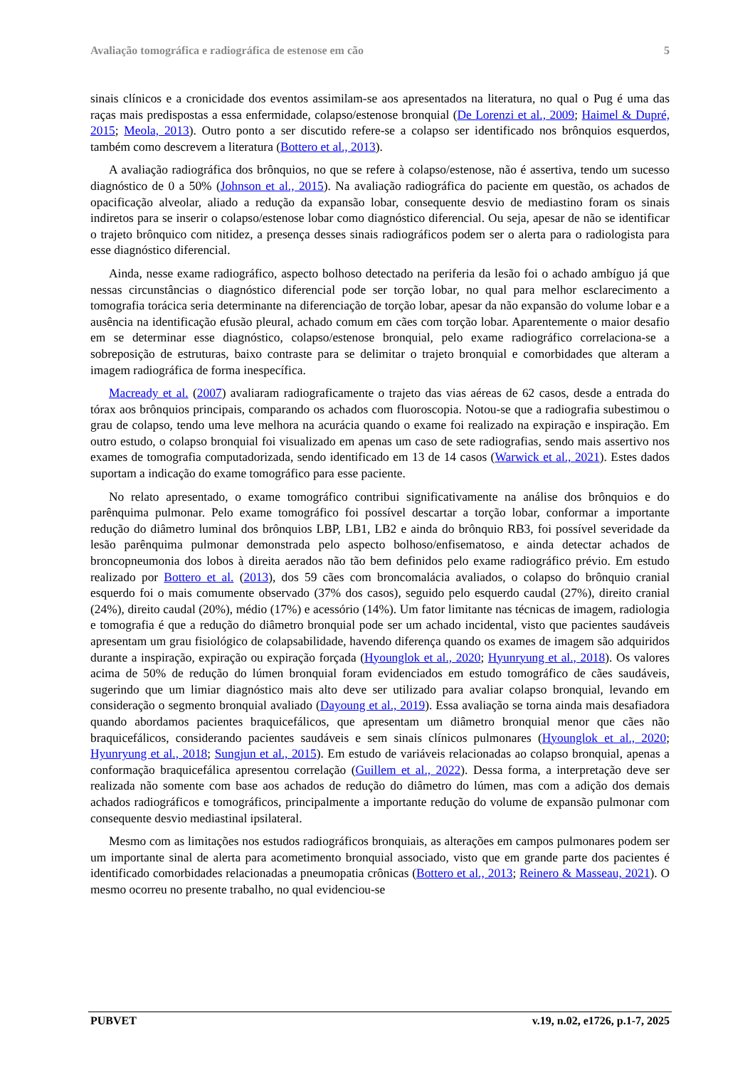Avaliação tomográfica e radiográfica de estenose em cão 5
sinais clínicos e a cronicidade dos eventos assimilam-se aos apresentados na literatura, no qual o Pug é uma das raças mais predispostas a essa enfermidade, colapso/estenose bronquial (De Lorenzi et al., 2009; Haimel & Dupré, 2015; Meola, 2013). Outro ponto a ser discutido refere-se a colapso ser identificado nos brônquios esquerdos, também como descrevem a literatura (Bottero et al., 2013).
A avaliação radiográfica dos brônquios, no que se refere à colapso/estenose, não é assertiva, tendo um sucesso diagnóstico de 0 a 50% (Johnson et al., 2015). Na avaliação radiográfica do paciente em questão, os achados de opacificação alveolar, aliado a redução da expansão lobar, consequente desvio de mediastino foram os sinais indiretos para se inserir o colapso/estenose lobar como diagnóstico diferencial. Ou seja, apesar de não se identificar o trajeto brônquico com nitidez, a presença desses sinais radiográficos podem ser o alerta para o radiologista para esse diagnóstico diferencial.
Ainda, nesse exame radiográfico, aspecto bolhoso detectado na periferia da lesão foi o achado ambíguo já que nessas circunstâncias o diagnóstico diferencial pode ser torção lobar, no qual para melhor esclarecimento a tomografia torácica seria determinante na diferenciação de torção lobar, apesar da não expansão do volume lobar e a ausência na identificação efusão pleural, achado comum em cães com torção lobar. Aparentemente o maior desafio em se determinar esse diagnóstico, colapso/estenose bronquial, pelo exame radiográfico correlaciona-se a sobreposição de estruturas, baixo contraste para se delimitar o trajeto bronquial e comorbidades que alteram a imagem radiográfica de forma inespecífica.
Macready et al. (2007) avaliaram radiograficamente o trajeto das vias aéreas de 62 casos, desde a entrada do tórax aos brônquios principais, comparando os achados com fluoroscopia. Notou-se que a radiografia subestimou o grau de colapso, tendo uma leve melhora na acurácia quando o exame foi realizado na expiração e inspiração. Em outro estudo, o colapso bronquial foi visualizado em apenas um caso de sete radiografias, sendo mais assertivo nos exames de tomografia computadorizada, sendo identificado em 13 de 14 casos (Warwick et al., 2021). Estes dados suportam a indicação do exame tomográfico para esse paciente.
No relato apresentado, o exame tomográfico contribui significativamente na análise dos brônquios e do parênquima pulmonar. Pelo exame tomográfico foi possível descartar a torção lobar, conformar a importante redução do diâmetro luminal dos brônquios LBP, LB1, LB2 e ainda do brônquio RB3, foi possível severidade da lesão parênquima pulmonar demonstrada pelo aspecto bolhoso/enfisematoso, e ainda detectar achados de broncopneumonia dos lobos à direita aerados não tão bem definidos pelo exame radiográfico prévio. Em estudo realizado por Bottero et al. (2013), dos 59 cães com broncomalácia avaliados, o colapso do brônquio cranial esquerdo foi o mais comumente observado (37% dos casos), seguido pelo esquerdo caudal (27%), direito cranial (24%), direito caudal (20%), médio (17%) e acessório (14%). Um fator limitante nas técnicas de imagem, radiologia e tomografia é que a redução do diâmetro bronquial pode ser um achado incidental, visto que pacientes saudáveis apresentam um grau fisiológico de colapsabilidade, havendo diferença quando os exames de imagem são adquiridos durante a inspiração, expiração ou expiração forçada (Hyounglok et al., 2020; Hyunryung et al., 2018). Os valores acima de 50% de redução do lúmen bronquial foram evidenciados em estudo tomográfico de cães saudáveis, sugerindo que um limiar diagnóstico mais alto deve ser utilizado para avaliar colapso bronquial, levando em consideração o segmento bronquial avaliado (Dayoung et al., 2019). Essa avaliação se torna ainda mais desafiadora quando abordamos pacientes braquicefálicos, que apresentam um diâmetro bronquial menor que cães não braquicefálicos, considerando pacientes saudáveis e sem sinais clínicos pulmonares (Hyounglok et al., 2020; Hyunryung et al., 2018; Sungjun et al., 2015). Em estudo de variáveis relacionadas ao colapso bronquial, apenas a conformação braquicefálica apresentou correlação (Guillem et al., 2022). Dessa forma, a interpretação deve ser realizada não somente com base aos achados de redução do diâmetro do lúmen, mas com a adição dos demais achados radiográficos e tomográficos, principalmente a importante redução do volume de expansão pulmonar com consequente desvio mediastinal ipsilateral.
Mesmo com as limitações nos estudos radiográficos bronquiais, as alterações em campos pulmonares podem ser um importante sinal de alerta para acometimento bronquial associado, visto que em grande parte dos pacientes é identificado comorbidades relacionadas a pneumopatia crônicas (Bottero et al., 2013; Reinero & Masseau, 2021). O mesmo ocorreu no presente trabalho, no qual evidenciou-se
PUBVET v.19, n.02, e1726, p.1-7, 2025